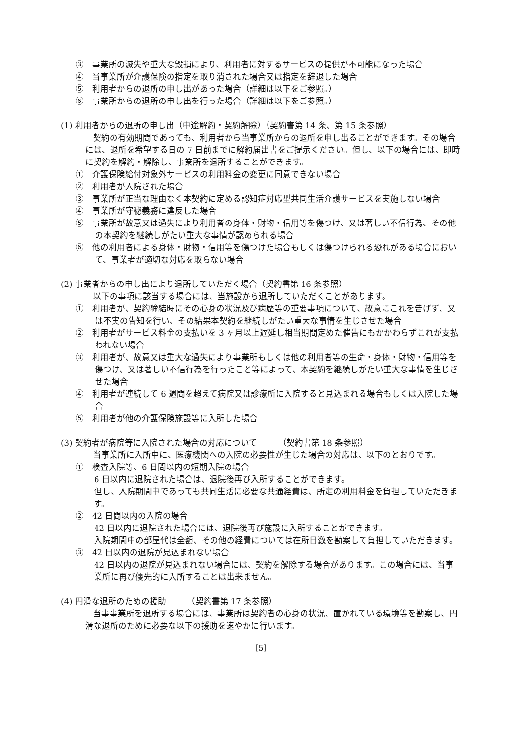③　事業所の滅失や重大な毀損により、利用者に対するサービスの提供が不可能になった場合
④　当事業所が介護保険の指定を取り消された場合又は指定を辞退した場合
⑤　利用者からの退所の申し出があった場合（詳細は以下をご参照。）
⑥　事業所からの退所の申し出を行った場合（詳細は以下をご参照。）
(1) 利用者からの退所の申し出（中途解約・契約解除）（契約書第 14 条、第 15 条参照）
契約の有効期間であっても、利用者から当事業所からの退所を申し出ることができます。その場合には、退所を希望する日の 7 日前までに解約届出書をご提示ください。但し、以下の場合には、即時に契約を解約・解除し、事業所を退所することができます。
①　介護保険給付対象外サービスの利用料金の変更に同意できない場合
②　利用者が入院された場合
③　事業所が正当な理由なく本契約に定める認知症対応型共同生活介護サービスを実施しない場合
④　事業所が守秘義務に違反した場合
⑤　事業所が故意又は過失により利用者の身体・財物・信用等を傷つけ、又は著しい不信行為、その他の本契約を継続しがたい重大な事情が認められる場合
⑥　他の利用者による身体・財物・信用等を傷つけた場合もしくは傷つけられる恐れがある場合において、事業者が適切な対応を取らない場合
(2) 事業者からの申し出により退所していただく場合（契約書第 16 条参照）
以下の事項に該当する場合には、当施設から退所していただくことがあります。
①　利用者が、契約締結時にその心身の状況及び病歴等の重要事項について、故意にこれを告げず、又は不実の告知を行い、その結果本契約を継続しがたい重大な事情を生じさせた場合
②　利用者がサービス料金の支払いを 3 ヶ月以上遅延し相当期間定めた催告にもかかわらずこれが支払われない場合
③　利用者が、故意又は重大な過失により事業所もしくは他の利用者等の生命・身体・財物・信用等を傷つけ、又は著しい不信行為を行ったこと等によって、本契約を継続しがたい重大な事情を生じさせた場合
④　利用者が連続して 6 週間を超えて病院又は診療所に入院すると見込まれる場合もしくは入院した場合
⑤　利用者が他の介護保険施設等に入所した場合
(3) 契約者が病院等に入院された場合の対応について　　　（契約書第 18 条参照）
当事業所に入所中に、医療機関への入院の必要性が生じた場合の対応は、以下のとおりです。
①　検査入院等、6 日間以内の短期入院の場合
6 日以内に退院された場合は、退院後再び入所することができます。
但し、入院期間中であっても共同生活に必要な共通経費は、所定の利用料金を負担していただきます。
②　42 日間以内の入院の場合
42 日以内に退院された場合には、退院後再び施設に入所することができます。
入院期間中の部屋代は全額、その他の経費については在所日数を勘案して負担していただきます。
③　42 日以内の退院が見込まれない場合
42 日以内の退院が見込まれない場合には、契約を解除する場合があります。この場合には、当事業所に再び優先的に入所することは出来ません。
(4) 円滑な退所のための援助　　　（契約書第 17 条参照）
当事事業所を退所する場合には、事業所は契約者の心身の状況、置かれている環境等を勘案し、円滑な退所のために必要な以下の援助を速やかに行います。
[5]